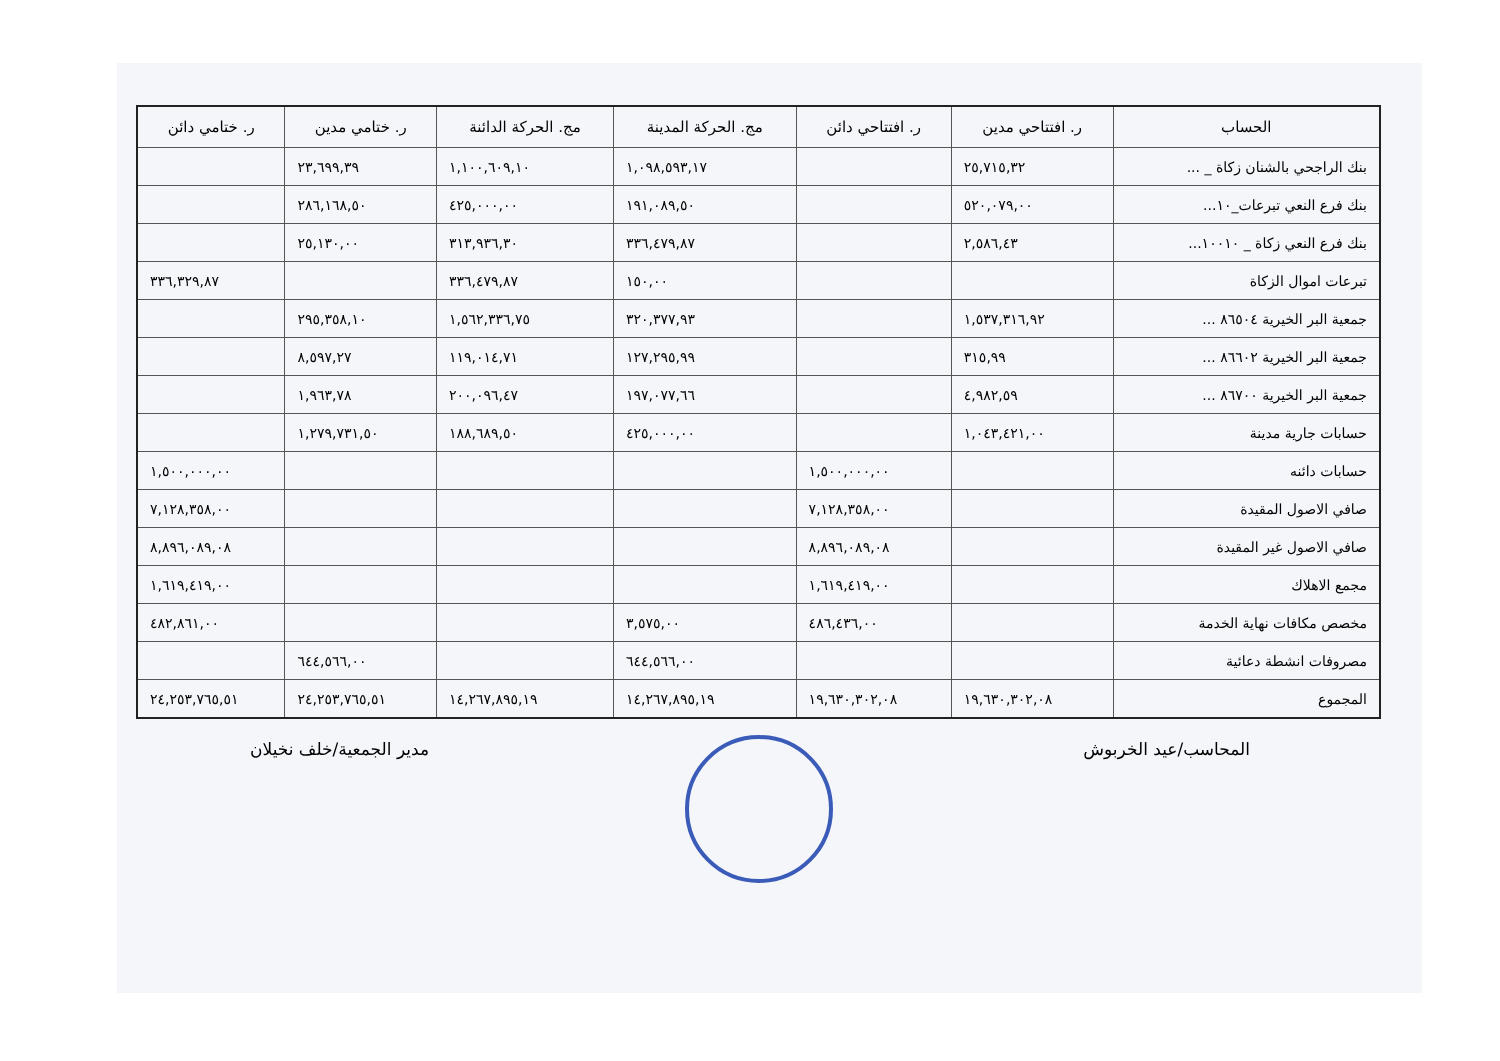| الحساب | ر. افتتاحي مدين | ر. افتتاحي دائن | مج. الحركة المدينة | مج. الحركة الدائنة | ر. ختامي مدين | ر. ختامي دائن |
| --- | --- | --- | --- | --- | --- | --- |
| بنك الراجحي بالشنان زكاة _ ... | ٢٥,٧١٥,٣٢ | | ١,٠٩٨,٥٩٣,١٧ | ١,١٠٠,٦٠٩,١٠ | ٢٣,٦٩٩,٣٩ | |
| بنك فرع النعي تبرعات_١٠... | ٥٢٠,٠٧٩,٠٠ | | ١٩١,٠٨٩,٥٠ | ٤٢٥,٠٠٠,٠٠ | ٢٨٦,١٦٨,٥٠ | |
| بنك فرع النعي زكاة _ ١٠٠١٠... | ٢,٥٨٦,٤٣ | | ٣٣٦,٤٧٩,٨٧ | ٣١٣,٩٣٦,٣٠ | ٢٥,١٣٠,٠٠ | |
| تبرعات اموال الزكاة | | | ١٥٠,٠٠ | ٣٣٦,٤٧٩,٨٧ | | ٣٣٦,٣٢٩,٨٧ |
| جمعية البر الخيرية ٨٦٥٠٤ ... | ١,٥٣٧,٣١٦,٩٢ | | ٣٢٠,٣٧٧,٩٣ | ١,٥٦٢,٣٣٦,٧٥ | ٢٩٥,٣٥٨,١٠ | |
| جمعية البر الخيرية ٨٦٦٠٢ ... | ٣١٥,٩٩ | | ١٢٧,٢٩٥,٩٩ | ١١٩,٠١٤,٧١ | ٨,٥٩٧,٢٧ | |
| جمعية البر الخيرية ٨٦٧٠٠ ... | ٤,٩٨٢,٥٩ | | ١٩٧,٠٧٧,٦٦ | ٢٠٠,٠٩٦,٤٧ | ١,٩٦٣,٧٨ | |
| حسابات جارية مدينة | ١,٠٤٣,٤٢١,٠٠ | | ٤٢٥,٠٠٠,٠٠ | ١٨٨,٦٨٩,٥٠ | ١,٢٧٩,٧٣١,٥٠ | |
| حسابات دائنه | | ١,٥٠٠,٠٠٠,٠٠ | | | | ١,٥٠٠,٠٠٠,٠٠ |
| صافي الاصول المقيدة | | ٧,١٢٨,٣٥٨,٠٠ | | | | ٧,١٢٨,٣٥٨,٠٠ |
| صافي الاصول غير المقيدة | | ٨,٨٩٦,٠٨٩,٠٨ | | | | ٨,٨٩٦,٠٨٩,٠٨ |
| مجمع الاهلاك | | ١,٦١٩,٤١٩,٠٠ | | | | ١,٦١٩,٤١٩,٠٠ |
| مخصص مكافات نهاية الخدمة | | ٤٨٦,٤٣٦,٠٠ | ٣,٥٧٥,٠٠ | | | ٤٨٢,٨٦١,٠٠ |
| مصروفات انشطة دعائية | | | ٦٤٤,٥٦٦,٠٠ | | ٦٤٤,٥٦٦,٠٠ | |
| المجموع | ١٩,٦٣٠,٣٠٢,٠٨ | ١٩,٦٣٠,٣٠٢,٠٨ | ١٤,٢٦٧,٨٩٥,١٩ | ١٤,٢٦٧,٨٩٥,١٩ | ٢٤,٢٥٣,٧٦٥,٥١ | ٢٤,٢٥٣,٧٦٥,٥١ |
المحاسب/عيد الخربوش مدير الجمعية/خلف نخيلان